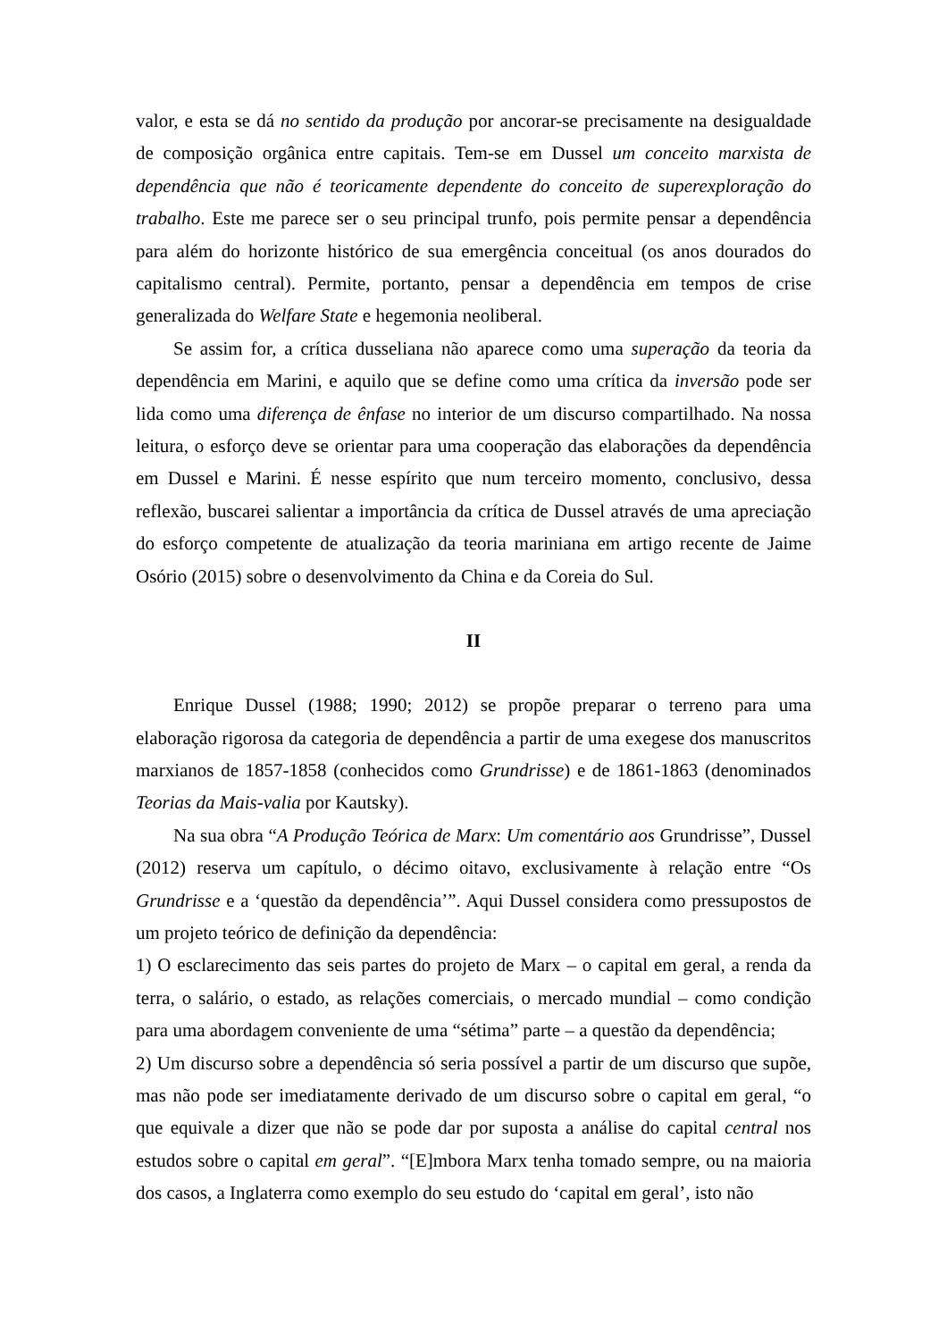valor, e esta se dá no sentido da produção por ancorar-se precisamente na desigualdade de composição orgânica entre capitais. Tem-se em Dussel um conceito marxista de dependência que não é teoricamente dependente do conceito de superexploração do trabalho. Este me parece ser o seu principal trunfo, pois permite pensar a dependência para além do horizonte histórico de sua emergência conceitual (os anos dourados do capitalismo central). Permite, portanto, pensar a dependência em tempos de crise generalizada do Welfare State e hegemonia neoliberal.
Se assim for, a crítica dusseliana não aparece como uma superação da teoria da dependência em Marini, e aquilo que se define como uma crítica da inversão pode ser lida como uma diferença de ênfase no interior de um discurso compartilhado. Na nossa leitura, o esforço deve se orientar para uma cooperação das elaborações da dependência em Dussel e Marini. É nesse espírito que num terceiro momento, conclusivo, dessa reflexão, buscarei salientar a importância da crítica de Dussel através de uma apreciação do esforço competente de atualização da teoria mariniana em artigo recente de Jaime Osório (2015) sobre o desenvolvimento da China e da Coreia do Sul.
II
Enrique Dussel (1988; 1990; 2012) se propõe preparar o terreno para uma elaboração rigorosa da categoria de dependência a partir de uma exegese dos manuscritos marxianos de 1857-1858 (conhecidos como Grundrisse) e de 1861-1863 (denominados Teorias da Mais-valia por Kautsky).
Na sua obra “A Produção Teórica de Marx: Um comentário aos Grundrisse”, Dussel (2012) reserva um capítulo, o décimo oitavo, exclusivamente à relação entre “Os Grundrisse e a ‘questão da dependência’”. Aqui Dussel considera como pressupostos de um projeto teórico de definição da dependência:
1) O esclarecimento das seis partes do projeto de Marx – o capital em geral, a renda da terra, o salário, o estado, as relações comerciais, o mercado mundial – como condição para uma abordagem conveniente de uma “sétima” parte – a questão da dependência;
2) Um discurso sobre a dependência só seria possível a partir de um discurso que supõe, mas não pode ser imediatamente derivado de um discurso sobre o capital em geral, “o que equivale a dizer que não se pode dar por suposta a análise do capital central nos estudos sobre o capital em geral”. “[E]mbora Marx tenha tomado sempre, ou na maioria dos casos, a Inglaterra como exemplo do seu estudo do ‘capital em geral’, isto não